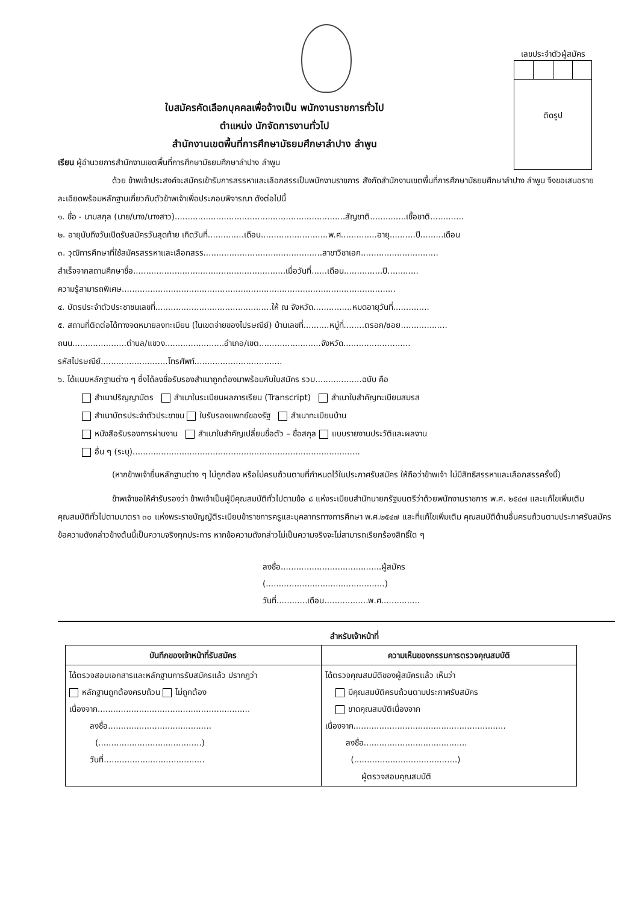เลขประจำตัวผู้สมัคร
ติดรูป
ใบสมัครคัดเลือกบุคคลเพื่อจ้างเป็น พนักงานราชการทั่วไป
ตำแหน่ง นักจัดการงานทั่วไป
สำนักงานเขตพื้นที่การศึกษามัธยมศึกษาลำปาง ลำพูน
เรียน ผู้อำนวยการสำนักงานเขตพื้นที่การศึกษามัธยมศึกษาลำปาง ลำพูน
ด้วย ข้าพเจ้าประสงค์จะสมัครเข้ารับการสรรหาและเลือกสรรเป็นพนักงานราชการ สังกัดสำนักงานเขตพื้นที่การศึกษามัธยมศึกษาลำปาง ลำพูน จึงขอเสนอรายละเอียดพร้อมหลักฐานเกี่ยวกับตัวข้าพเจ้าเพื่อประกอบพิจารณา ดังต่อไปนี้
๑. ชื่อ - นามสกุล (นาย/นาง/นางสาว)..................................................................สัญชาติ..............เชื้อชาติ.............
๒. อายุนับถึงวันเปิดรับสมัครวันสุดท้าย เกิดวันที่..............เดือน..........................พ.ศ..............อายุ..........ปี.........เดือน
๓. วุฒิการศึกษาที่ใช้สมัครสรรหาและเลือกสรร..............................................สาขาวิชาเอก..............................
สำเร็จจากสถานศึกษาชื่อ...........................................................เมื่อวันที่......เดือน...............ปี............
ความรู้สามารถพิเศษ..........................................................................................................
๔. บัตรประจำตัวประชาชนเลขที่.............................................ให้ ณ จังหวัด...............หมดอายุวันที่..............
๕. สถานที่ติดต่อได้ทางจดหมายลงทะเบียน (ในเขตจ่ายของไปรษณีย์) บ้านเลขที่..........หมู่ที่........ตรอก/ซอย..................
ถนน.....................ตำบล/แขวง.......................อำเภอ/เขต........................จังหวัด..........................
รหัสไปรษณีย์..........................โทรศัพท์..................................
๖. ได้แนบหลักฐานต่าง ๆ ซึ่งได้ลงชื่อรับรองสำเนาถูกต้องมาพร้อมกับใบสมัคร รวม..................ฉบับ คือ
สำเนาปริญญาบัตร สำเนาในระเบียนผลการเรียน (Transcript) สำเนาใบสำคัญทะเบียนสมรส
สำเนาบัตรประจำตัวประชาชน ใบรับรองแพทย์ของรัฐ สำเนาทะเบียนบ้าน
หนังสือรับรองการผ่านงาน สำเนาใบสำคัญเปลี่ยนชื่อตัว – ชื่อสกุล แบบรายงานประวัติและผลงาน
อื่น ๆ (ระบุ)........................................................................................
(หากข้าพเจ้ายื่นหลักฐานต่าง ๆ ไม่ถูกต้อง หรือไม่ครบถ้วนตามที่กำหนดไว้ในประกาศรับสมัคร ให้ถือว่าข้าพเจ้า ไม่มีสิทธิสรรหาและเลือกสรรครั้งนี้)
ข้าพเจ้าขอให้คำรับรองว่า ข้าพเจ้าเป็นผู้มีคุณสมบัติทั่วไปตามข้อ ๘ แห่งระเบียบสำนักนายกรัฐมนตรีว่าด้วยพนักงานราชการ พ.ศ. ๒๕๔๗ และแก้ไขเพิ่มเติม คุณสมบัติทั่วไปตามมาตรา ๓๐ แห่งพระราชบัญญัติระเบียบข้าราชการครูและบุคลากรทางการศึกษา พ.ศ.๒๕๔๗ และที่แก้ไขเพิ่มเติม คุณสมบัติด้านอื่นครบถ้วนตามประกาศรับสมัครข้อความดังกล่าวข้างต้นนี้เป็นความจริงทุกประการ หากข้อความดังกล่าวไม่เป็นความจริงจะไม่สามารถเรียกร้องสิทธิ์ใด ๆ
ลงชื่อ.......................................ผู้สมัคร
(..............................................)
วันที่............เดือน.................พ.ศ...............
สำหรับเจ้าหน้าที่
| บันทึกของเจ้าหน้าที่รับสมัคร | ความเห็นของกรรมการตรวจคุณสมบัติ |
| --- | --- |
| ได้ตรวจสอบเอกสารและหลักฐานการรับสมัครแล้ว ปรากฏว่า หลักฐานถูกต้องครบถ้วน ไม่ถูกต้อง เนื่องจาก........................................................... ลงชื่อ........................................ (........................................) วันที่....................................... | ได้ตรวจคุณสมบัติของผู้สมัครแล้ว เห็นว่า มีคุณสมบัติครบถ้วนตามประกาศรับสมัคร ขาดคุณสมบัติเนื่องจาก เนื่องจาก........................................................... ลงชื่อ........................................ (........................................) ผู้ตรวจสอบคุณสมบัติ |